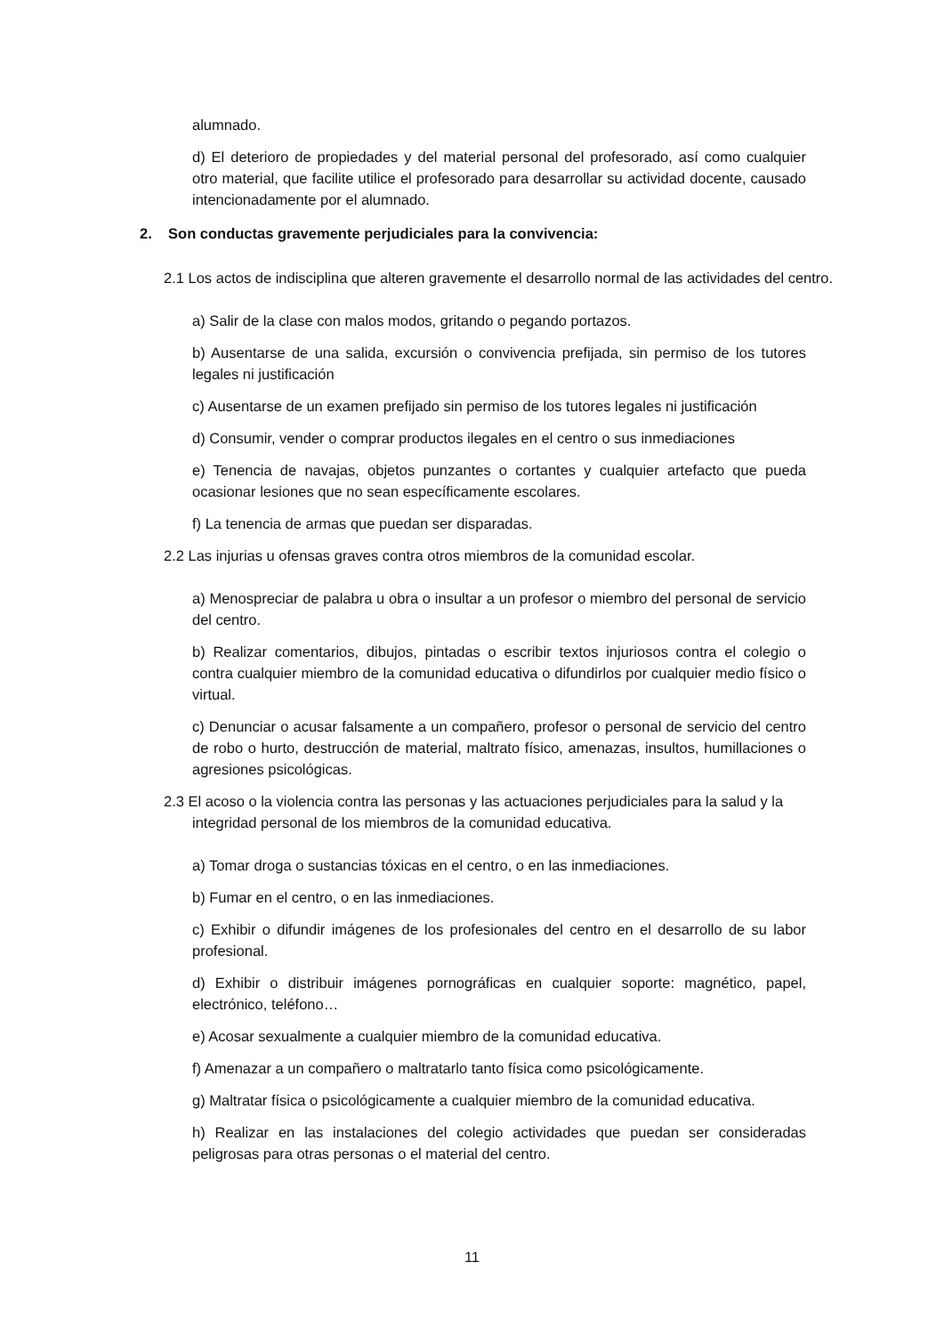alumnado.
d) El deterioro de propiedades y del material personal del profesorado, así como cualquier otro material, que facilite utilice el profesorado para desarrollar su actividad docente, causado intencionadamente por el alumnado.
2. Son conductas gravemente perjudiciales para la convivencia:
2.1 Los actos de indisciplina que alteren gravemente el desarrollo normal de las actividades del centro.
a) Salir de la clase con malos modos, gritando o pegando portazos.
b) Ausentarse de una salida, excursión o convivencia prefijada, sin permiso de los tutores legales ni justificación
c) Ausentarse de un examen prefijado sin permiso de los tutores legales ni justificación
d) Consumir, vender o comprar productos ilegales en el centro o sus inmediaciones
e) Tenencia de navajas, objetos punzantes o cortantes y cualquier artefacto que pueda ocasionar lesiones que no sean específicamente escolares.
f) La tenencia de armas que puedan ser disparadas.
2.2 Las injurias u ofensas graves contra otros miembros de la comunidad escolar.
a) Menospreciar de palabra u obra o insultar a un profesor o miembro del personal de servicio del centro.
b) Realizar comentarios, dibujos, pintadas o escribir textos injuriosos contra el colegio o contra cualquier miembro de la comunidad educativa o difundirlos por cualquier medio físico o virtual.
c) Denunciar o acusar falsamente a un compañero, profesor o personal de servicio del centro de robo o hurto, destrucción de material, maltrato físico, amenazas, insultos, humillaciones o agresiones psicológicas.
2.3 El acoso o la violencia contra las personas y las actuaciones perjudiciales para la salud y la integridad personal de los miembros de la comunidad educativa.
a) Tomar droga o sustancias tóxicas en el centro, o en las inmediaciones.
b) Fumar en el centro, o en las inmediaciones.
c) Exhibir o difundir imágenes de los profesionales del centro en el desarrollo de su labor profesional.
d) Exhibir o distribuir imágenes pornográficas en cualquier soporte: magnético, papel, electrónico, teléfono…
e) Acosar sexualmente a cualquier miembro de la comunidad educativa.
f) Amenazar a un compañero o maltratarlo tanto física como psicológicamente.
g) Maltratar física o psicológicamente a cualquier miembro de la comunidad educativa.
h) Realizar en las instalaciones del colegio actividades que puedan ser consideradas peligrosas para otras personas o el material del centro.
11